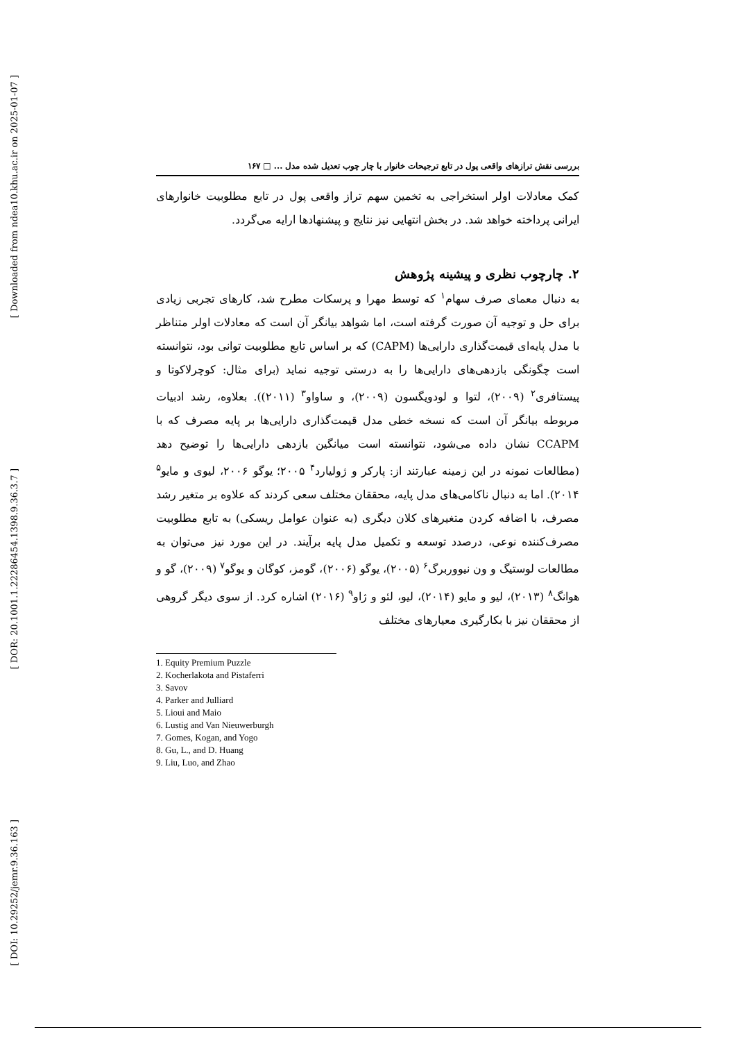[ Downloaded from ndea10.khu.ac.ir on 2025-01-07 ]
[ DOR: 20.1001.1.22286454.1398.9.36.3.7 ]
[ DOI: 10.29252/jemr.9.36.163 ]
بررسی نقش ترازهای واقعی پول در تابع ترجیحات خانوار با چار چوب تعدیل شده مدل ... □ ۱۶۷
کمک معادلات اولر استخراجی به تخمین سهم تراز واقعی پول در تابع مطلوبیت خانوارهای ایرانی پرداخته خواهد شد. در بخش انتهایی نیز نتایج و پیشنهادها ارایه می‌گردد.
۲. چارچوب نظری و پیشینه پژوهش
به دنبال معمای صرف سهام<sup>۱</sup> که توسط مهرا و پرسکات مطرح شد، کارهای تجربی زیادی برای حل و توجیه آن صورت گرفته است، اما شواهد بیانگر آن است که معادلات اولر متناظر با مدل پایه‌ای قیمت‌گذاری دارایی‌ها (CAPM) که بر اساس تابع مطلوبیت توانی بود، نتوانسته است چگونگی بازدهی‌های دارایی‌ها را به درستی توجیه نماید (برای مثال: کوچرلاکوتا و پیستافری<sup>۲</sup> (۲۰۰۹)، لتوا و لودویگسون (۲۰۰۹)، و ساواو<sup>۳</sup> (۲۰۱۱)). بعلاوه، رشد ادبیات مربوطه بیانگر آن است که نسخه خطی مدل قیمت‌گذاری دارایی‌ها بر پایه مصرف که با CCAPM نشان داده می‌شود، نتوانسته است میانگین بازدهی دارایی‌ها را توضیح دهد (مطالعات نمونه در این زمینه عبارتند از: پارکر و ژولیارد<sup>۴</sup> ۲۰۰۵؛ یوگو ۲۰۰۶، لیوی و مایو<sup>۵</sup> ۲۰۱۴). اما به دنبال ناکامی‌های مدل پایه، محققان مختلف سعی کردند که علاوه بر متغیر رشد مصرف، با اضافه کردن متغیرهای کلان دیگری (به عنوان عوامل ریسکی) به تابع مطلوبیت مصرف‌کننده نوعی، درصدد توسعه و تکمیل مدل پایه برآیند. در این مورد نیز می‌توان به مطالعات لوستیگ و ون نیووربرگ<sup>۶</sup> (۲۰۰۵)، یوگو (۲۰۰۶)، گومز، کوگان و یوگو<sup>۷</sup> (۲۰۰۹)، گو و هوانگ<sup>۸</sup> (۲۰۱۳)، لیو و مایو (۲۰۱۴)، لیو، لئو و ژاو<sup>۹</sup> (۲۰۱۶) اشاره کرد. از سوی دیگر گروهی از محققان نیز با بکارگیری معیارهای مختلف
1. Equity Premium Puzzle
2. Kocherlakota and Pistaferri
3. Savov
4. Parker and Julliard
5. Lioui and Maio
6. Lustig and Van Nieuwerburgh
7. Gomes, Kogan, and Yogo
8. Gu, L., and D. Huang
9. Liu, Luo, and Zhao